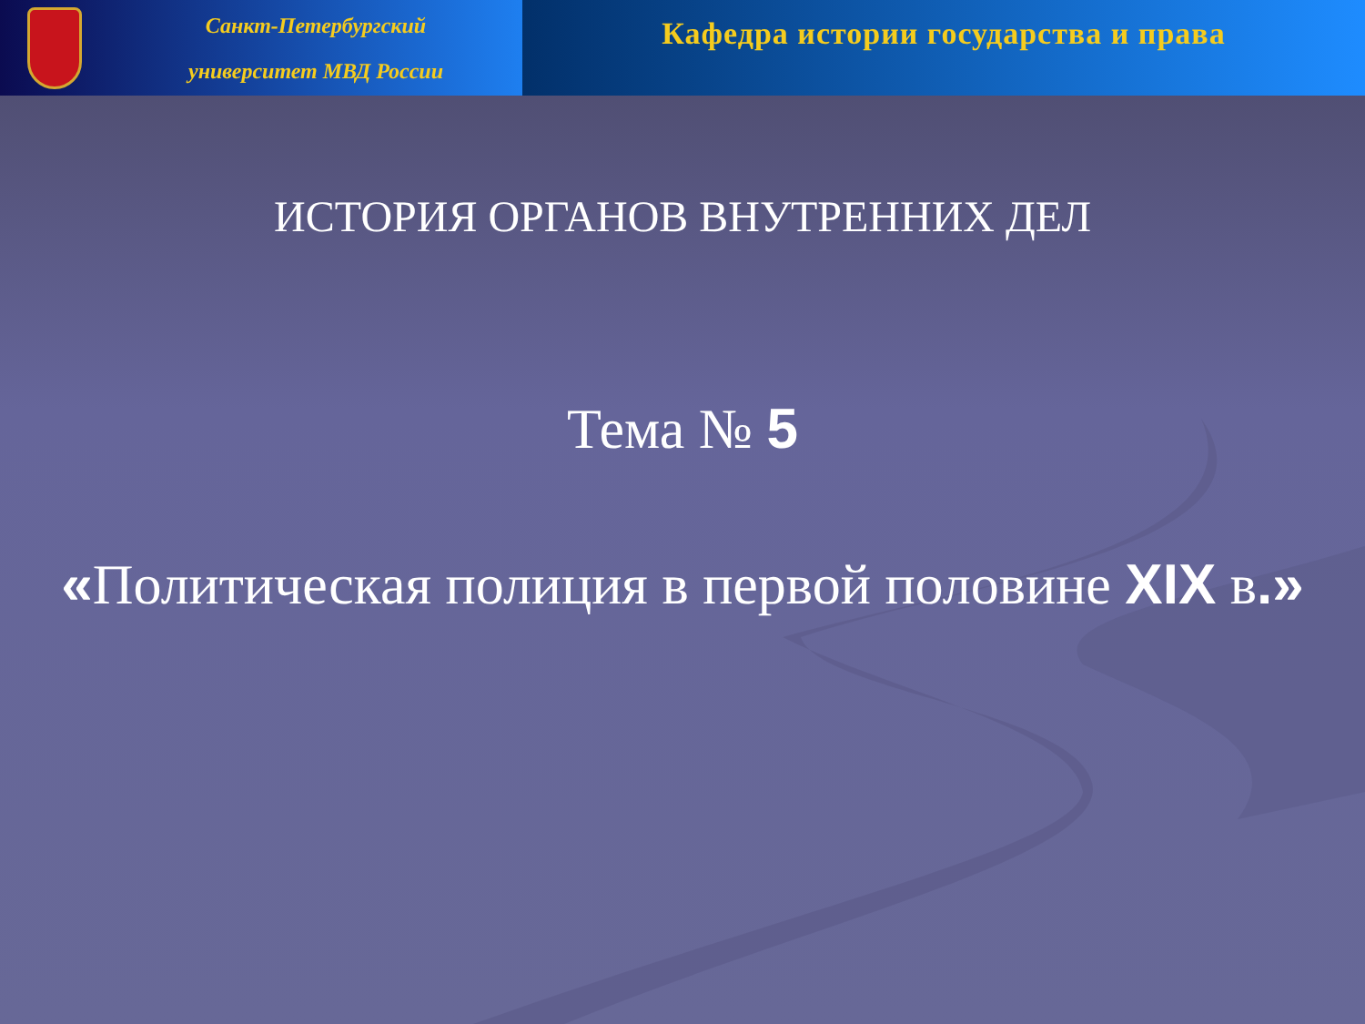Санкт-Петербургский
университет МВД России
Кафедра истории государства и права
ИСТОРИЯ ОРГАНОВ ВНУТРЕННИХ ДЕЛ
Тема № 5
«Политическая полиция в первой половине XIX в.»